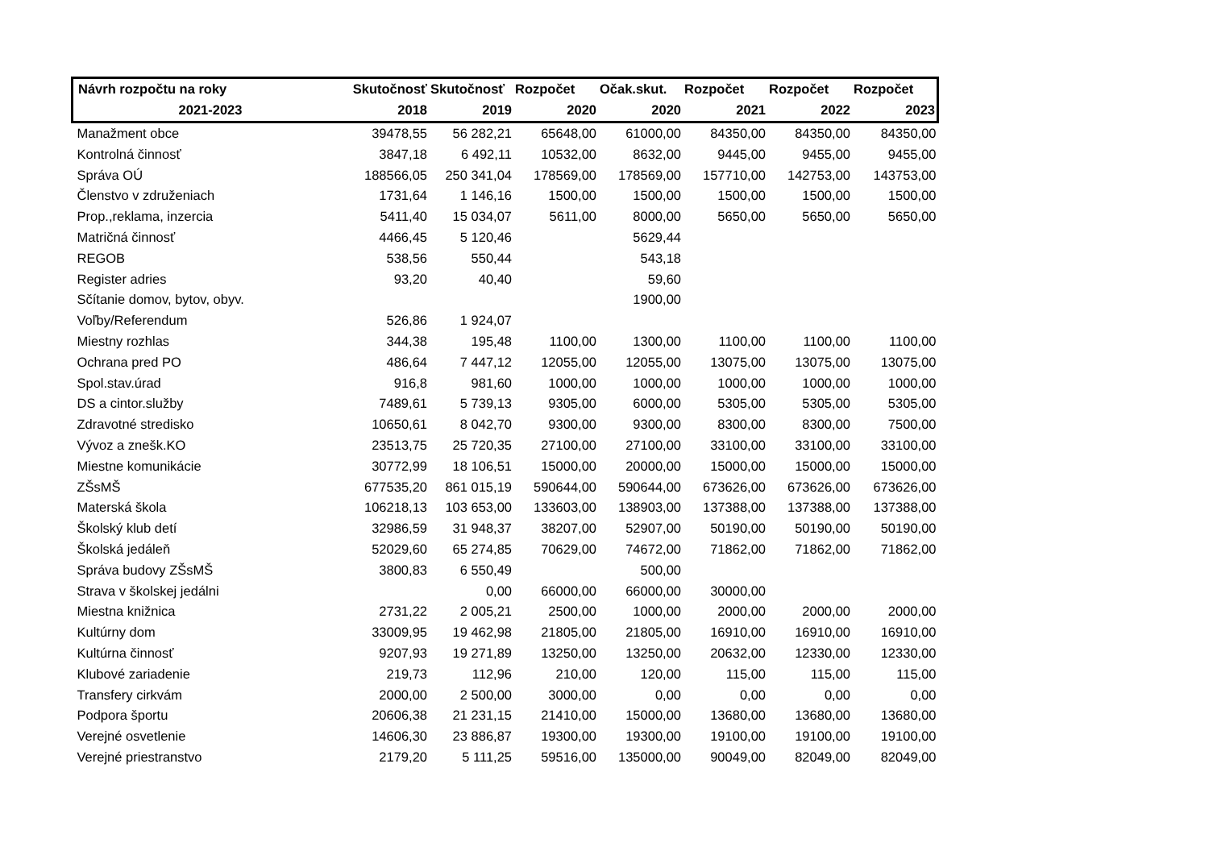| Návrh rozpočtu na roky | Skutočnosť | Skutočnosť | Rozpočet | Očak.skut. | Rozpočet | Rozpočet | Rozpočet |
| --- | --- | --- | --- | --- | --- | --- | --- |
| 2021-2023 | 2018 | 2019 | 2020 | 2020 | 2021 | 2022 | 2023 |
| Manažment obce | 39478,55 | 56 282,21 | 65648,00 | 61000,00 | 84350,00 | 84350,00 | 84350,00 |
| Kontrolná činnosť | 3847,18 | 6 492,11 | 10532,00 | 8632,00 | 9445,00 | 9455,00 | 9455,00 |
| Správa OÚ | 188566,05 | 250 341,04 | 178569,00 | 178569,00 | 157710,00 | 142753,00 | 143753,00 |
| Členstvo v združeniach | 1731,64 | 1 146,16 | 1500,00 | 1500,00 | 1500,00 | 1500,00 | 1500,00 |
| Prop.,reklama, inzercia | 5411,40 | 15 034,07 | 5611,00 | 8000,00 | 5650,00 | 5650,00 | 5650,00 |
| Matričná činnosť | 4466,45 | 5 120,46 | | 5629,44 | | | |
| REGOB | 538,56 | 550,44 | | 543,18 | | | |
| Register adries | 93,20 | 40,40 | | 59,60 | | | |
| Sčítanie domov, bytov, obyv. | | | | 1900,00 | | | |
| Voľby/Referendum | 526,86 | 1 924,07 | | | | | |
| Miestny rozhlas | 344,38 | 195,48 | 1100,00 | 1300,00 | 1100,00 | 1100,00 | 1100,00 |
| Ochrana pred PO | 486,64 | 7 447,12 | 12055,00 | 12055,00 | 13075,00 | 13075,00 | 13075,00 |
| Spol.stav.úrad | 916,8 | 981,60 | 1000,00 | 1000,00 | 1000,00 | 1000,00 | 1000,00 |
| DS a cintor.služby | 7489,61 | 5 739,13 | 9305,00 | 6000,00 | 5305,00 | 5305,00 | 5305,00 |
| Zdravotné stredisko | 10650,61 | 8 042,70 | 9300,00 | 9300,00 | 8300,00 | 8300,00 | 7500,00 |
| Vývoz a znešk.KO | 23513,75 | 25 720,35 | 27100,00 | 27100,00 | 33100,00 | 33100,00 | 33100,00 |
| Miestne komunikácie | 30772,99 | 18 106,51 | 15000,00 | 20000,00 | 15000,00 | 15000,00 | 15000,00 |
| ZŠsMŠ | 677535,20 | 861 015,19 | 590644,00 | 590644,00 | 673626,00 | 673626,00 | 673626,00 |
| Materská škola | 106218,13 | 103 653,00 | 133603,00 | 138903,00 | 137388,00 | 137388,00 | 137388,00 |
| Školský klub detí | 32986,59 | 31 948,37 | 38207,00 | 52907,00 | 50190,00 | 50190,00 | 50190,00 |
| Školská jedáleň | 52029,60 | 65 274,85 | 70629,00 | 74672,00 | 71862,00 | 71862,00 | 71862,00 |
| Správa budovy ZŠsMŠ | 3800,83 | 6 550,49 | | 500,00 | | | |
| Strava v školskej jedálni | | 0,00 | 66000,00 | 66000,00 | 30000,00 | | |
| Miestna knižnica | 2731,22 | 2 005,21 | 2500,00 | 1000,00 | 2000,00 | 2000,00 | 2000,00 |
| Kultúrny dom | 33009,95 | 19 462,98 | 21805,00 | 21805,00 | 16910,00 | 16910,00 | 16910,00 |
| Kultúrna činnosť | 9207,93 | 19 271,89 | 13250,00 | 13250,00 | 20632,00 | 12330,00 | 12330,00 |
| Klubové zariadenie | 219,73 | 112,96 | 210,00 | 120,00 | 115,00 | 115,00 | 115,00 |
| Transfery cirkvám | 2000,00 | 2 500,00 | 3000,00 | 0,00 | 0,00 | 0,00 | 0,00 |
| Podpora športu | 20606,38 | 21 231,15 | 21410,00 | 15000,00 | 13680,00 | 13680,00 | 13680,00 |
| Verejné osvetlenie | 14606,30 | 23 886,87 | 19300,00 | 19300,00 | 19100,00 | 19100,00 | 19100,00 |
| Verejné priestranstvo | 2179,20 | 5 111,25 | 59516,00 | 135000,00 | 90049,00 | 82049,00 | 82049,00 |